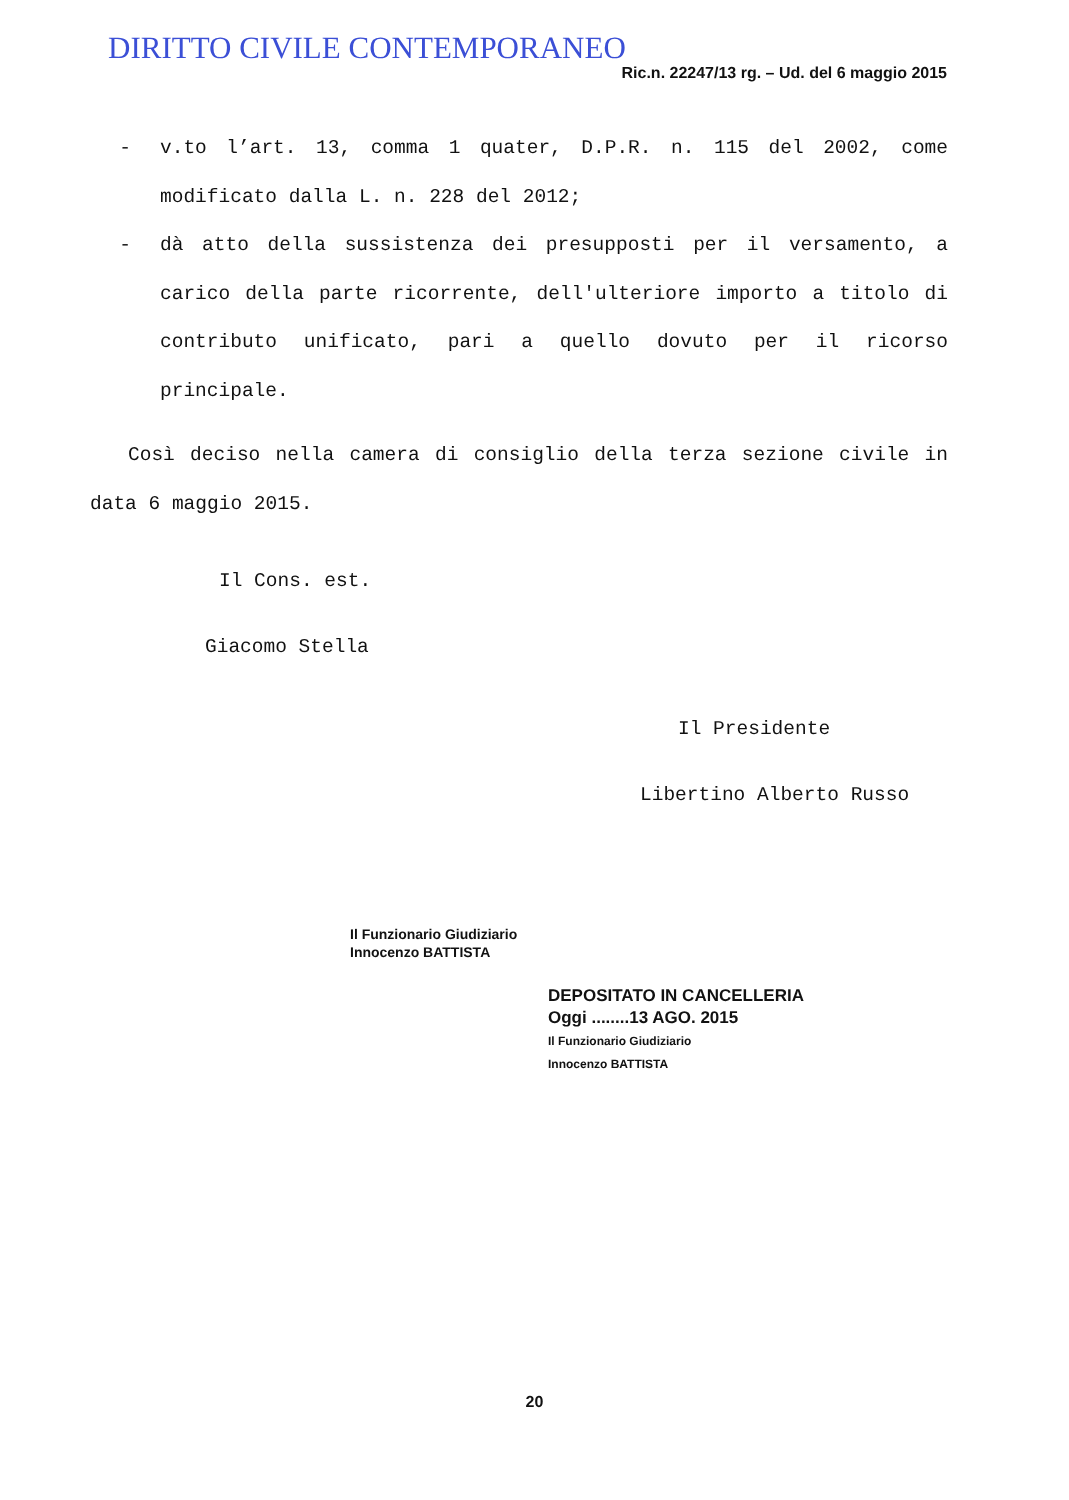DIRITTO CIVILE CONTEMPORANEO
Ric.n. 22247/13 rg. – Ud. del 6 maggio 2015
- v.to l’art. 13, comma 1 quater, D.P.R. n. 115 del 2002, come modificato dalla L. n. 228 del 2012;
- dà atto della sussistenza dei presupposti per il versamento, a carico della parte ricorrente, dell'ulteriore importo a titolo di contributo unificato, pari a quello dovuto per il ricorso principale.
Così deciso nella camera di consiglio della terza sezione civile in data 6 maggio 2015.
Il Cons. est.
Giacomo Stella
Il Presidente
Libertino Alberto Russo
Il Funzionario Giudiziario
Innocenzo BATTISTA
DEPOSITATO IN CANCELLERIA
Oggi ........13 AGO. 2015
Il Funzionario Giudiziario
Innocenzo BATTISTA
20